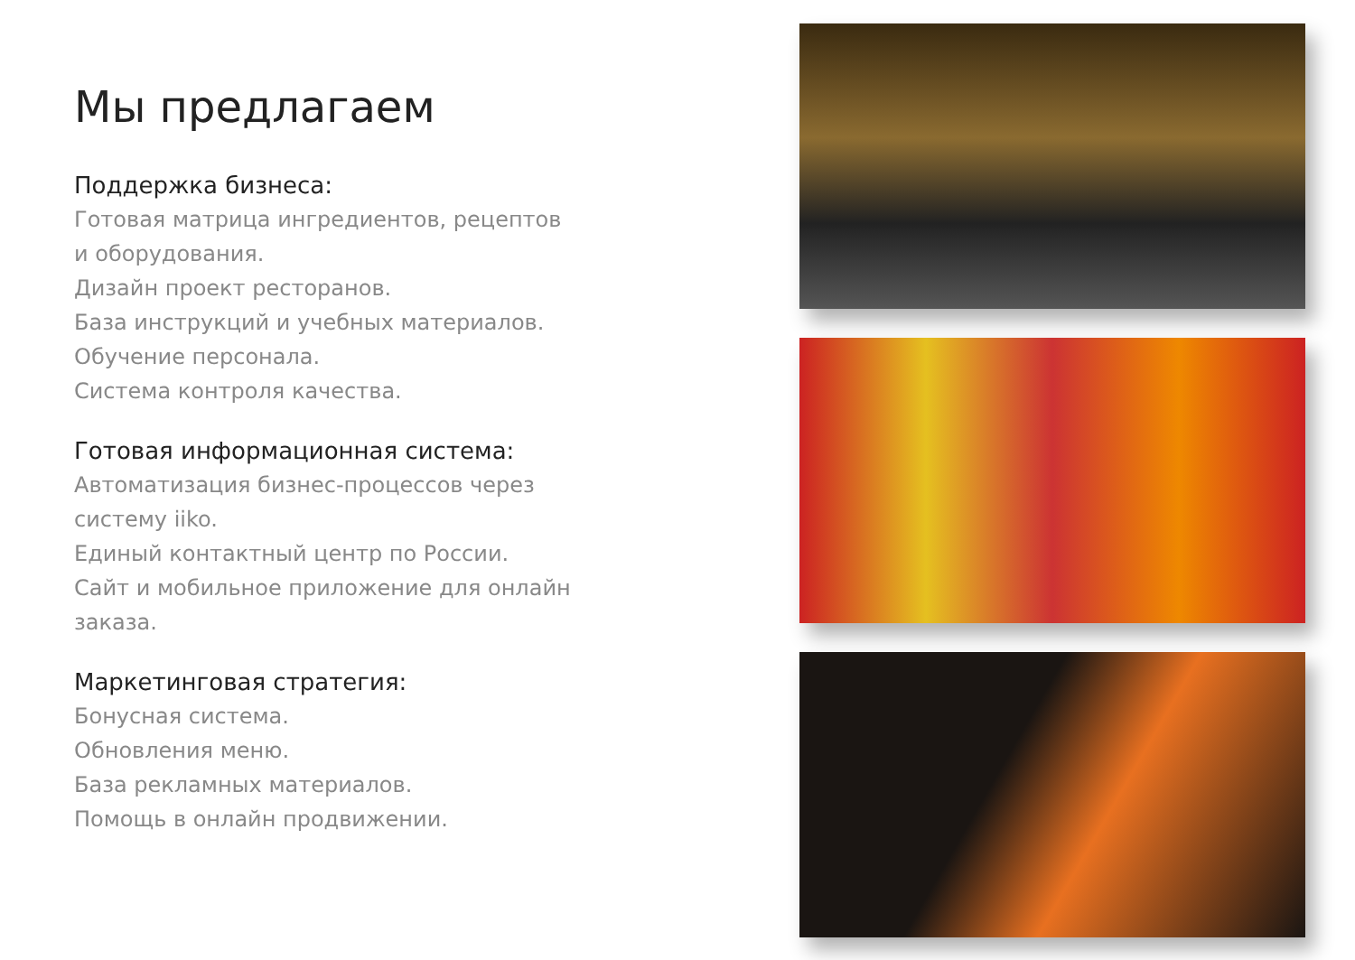Мы предлагаем
Поддержка бизнеса:
Готовая матрица ингредиентов, рецептов и оборудования.
Дизайн проект ресторанов.
База инструкций и учебных материалов.
Обучение персонала.
Система контроля качества.
Готовая информационная система:
Автоматизация бизнес-процессов через систему iiko.
Единый контактный центр по России.
Сайт и мобильное приложение для онлайн заказа.
Маркетинговая стратегия:
Бонусная система.
Обновления меню.
База рекламных материалов.
Помощь в онлайн продвижении.